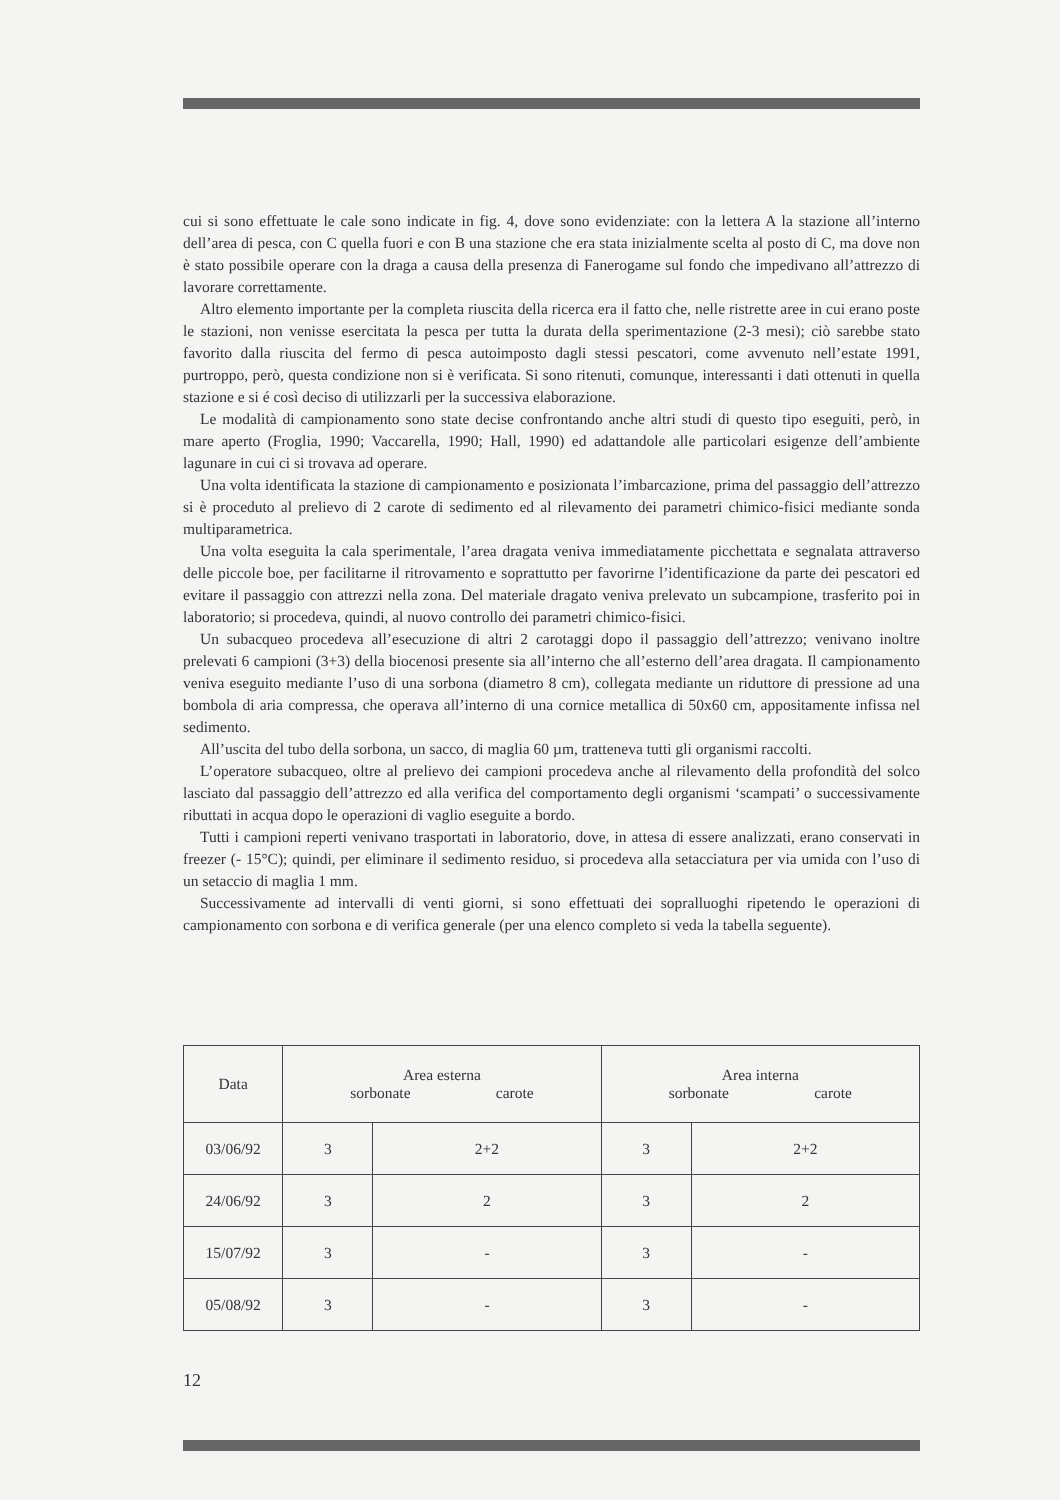cui si sono effettuate le cale sono indicate in fig. 4, dove sono evidenziate: con la lettera A la stazione all’interno dell’area di pesca, con C quella fuori e con B una stazione che era stata inizialmente scelta al posto di C, ma dove non è stato possibile operare con la draga a causa della presenza di Fanerogame sul fondo che impedivano all’attrezzo di lavorare correttamente.
Altro elemento importante per la completa riuscita della ricerca era il fatto che, nelle ristrette aree in cui erano poste le stazioni, non venisse esercitata la pesca per tutta la durata della sperimentazione (2-3 mesi); ciò sarebbe stato favorito dalla riuscita del fermo di pesca autoimposto dagli stessi pescatori, come avvenuto nell’estate 1991, purtroppo, però, questa condizione non si è verificata. Si sono ritenuti, comunque, interessanti i dati ottenuti in quella stazione e si é così deciso di utilizzarli per la successiva elaborazione.
Le modalità di campionamento sono state decise confrontando anche altri studi di questo tipo eseguiti, però, in mare aperto (Froglia, 1990; Vaccarella, 1990; Hall, 1990) ed adattandole alle particolari esigenze dell’ambiente lagunare in cui ci si trovava ad operare.
Una volta identificata la stazione di campionamento e posizionata l’imbarcazione, prima del passaggio dell’attrezzo si è proceduto al prelievo di 2 carote di sedimento ed al rilevamento dei parametri chimico-fisici mediante sonda multiparametrica.
Una volta eseguita la cala sperimentale, l’area dragata veniva immediatamente picchettata e segnalata attraverso delle piccole boe, per facilitarne il ritrovamento e soprattutto per favorirne l’identificazione da parte dei pescatori ed evitare il passaggio con attrezzi nella zona. Del materiale dragato veniva prelevato un subcampione, trasferito poi in laboratorio; si procedeva, quindi, al nuovo controllo dei parametri chimico-fisici.
Un subacqueo procedeva all’esecuzione di altri 2 carotaggi dopo il passaggio dell’attrezzo; venivano inoltre prelevati 6 campioni (3+3) della biocenosi presente sia all’interno che all’esterno dell’area dragata. Il campionamento veniva eseguito mediante l’uso di una sorbona (diametro 8 cm), collegata mediante un riduttore di pressione ad una bombola di aria compressa, che operava all’interno di una cornice metallica di 50x60 cm, appositamente infissa nel sedimento.
All’uscita del tubo della sorbona, un sacco, di maglia 60 µm, tratteneva tutti gli organismi raccolti.
L’operatore subacqueo, oltre al prelievo dei campioni procedeva anche al rilevamento della profondità del solco lasciato dal passaggio dell’attrezzo ed alla verifica del comportamento degli organismi ‘scampati’ o successivamente ributtati in acqua dopo le operazioni di vaglio eseguite a bordo.
Tutti i campioni reperti venivano trasportati in laboratorio, dove, in attesa di essere analizzati, erano conservati in freezer (- 15°C); quindi, per eliminare il sedimento residuo, si procedeva alla setacciatura per via umida con l’uso di un setaccio di maglia 1 mm.
Successivamente ad intervalli di venti giorni, si sono effettuati dei sopralluoghi ripetendo le operazioni di campionamento con sorbona e di verifica generale (per una elenco completo si veda la tabella seguente).
| Data | Area esterna sorbonate carote | | Area interna sorbonate carote | |
| --- | --- | --- | --- | --- |
| 03/06/92 | 3 | 2+2 | 3 | 2+2 |
| 24/06/92 | 3 | 2 | 3 | 2 |
| 15/07/92 | 3 | - | 3 | - |
| 05/08/92 | 3 | - | 3 | - |
12